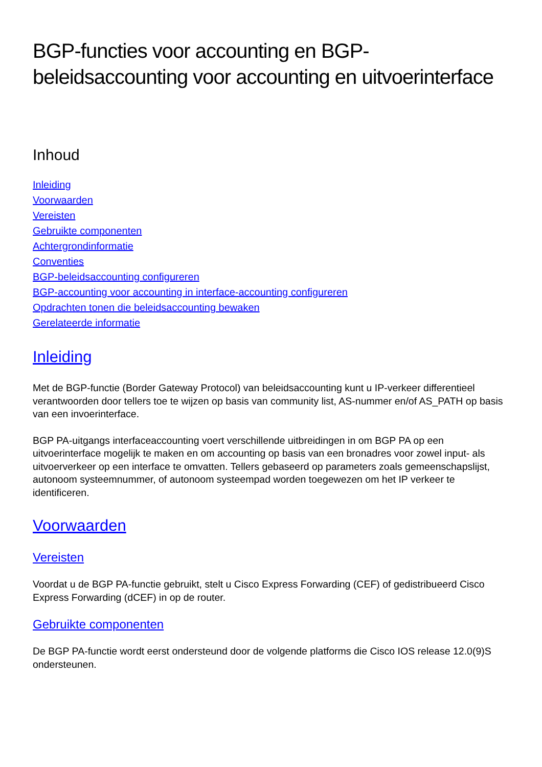BGP-functies voor accounting en BGP-beleidsaccounting voor accounting en uitvoerinterface
Inhoud
Inleiding
Voorwaarden
Vereisten
Gebruikte componenten
Achtergrondinformatie
Conventies
BGP-beleidsaccounting configureren
BGP-accounting voor accounting in interface-accounting configureren
Opdrachten tonen die beleidsaccounting bewaken
Gerelateerde informatie
Inleiding
Met de BGP-functie (Border Gateway Protocol) van beleidsaccounting kunt u IP-verkeer differentieel verantwoorden door tellers toe te wijzen op basis van community list, AS-nummer en/of AS_PATH op basis van een invoerinterface.
BGP PA-uitgangs interfaceaccounting voert verschillende uitbreidingen in om BGP PA op een uitvoerinterface mogelijk te maken en om accounting op basis van een bronadres voor zowel input- als uitvoerverkeer op een interface te omvatten. Tellers gebaseerd op parameters zoals gemeenschapslijst, autonoom systeemnummer, of autonoom systeempad worden toegewezen om het IP verkeer te identificeren.
Voorwaarden
Vereisten
Voordat u de BGP PA-functie gebruikt, stelt u Cisco Express Forwarding (CEF) of gedistribueerd Cisco Express Forwarding (dCEF) in op de router.
Gebruikte componenten
De BGP PA-functie wordt eerst ondersteund door de volgende platforms die Cisco IOS release 12.0(9)S ondersteunen.